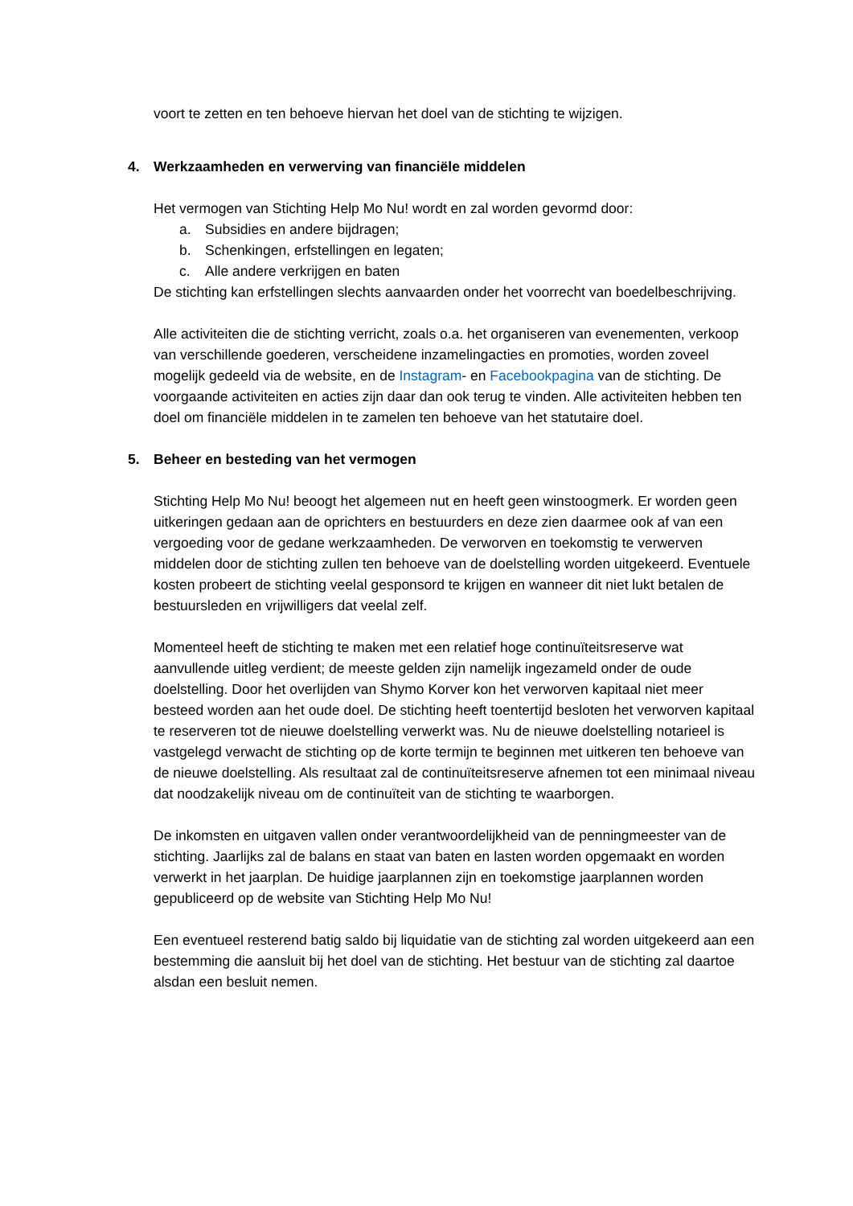voort te zetten en ten behoeve hiervan het doel van de stichting te wijzigen.
4. Werkzaamheden en verwerving van financiële middelen
Het vermogen van Stichting Help Mo Nu! wordt en zal worden gevormd door:
a. Subsidies en andere bijdragen;
b. Schenkingen, erfstellingen en legaten;
c. Alle andere verkrijgen en baten
De stichting kan erfstellingen slechts aanvaarden onder het voorrecht van boedelbeschrijving.
Alle activiteiten die de stichting verricht, zoals o.a. het organiseren van evenementen, verkoop van verschillende goederen, verscheidene inzamelingacties en promoties, worden zoveel mogelijk gedeeld via de website, en de Instagram- en Facebookpagina van de stichting. De voorgaande activiteiten en acties zijn daar dan ook terug te vinden. Alle activiteiten hebben ten doel om financiële middelen in te zamelen ten behoeve van het statutaire doel.
5. Beheer en besteding van het vermogen
Stichting Help Mo Nu! beoogt het algemeen nut en heeft geen winstoogmerk. Er worden geen uitkeringen gedaan aan de oprichters en bestuurders en deze zien daarmee ook af van een vergoeding voor de gedane werkzaamheden. De verworven en toekomstig te verwerven middelen door de stichting zullen ten behoeve van de doelstelling worden uitgekeerd. Eventuele kosten probeert de stichting veelal gesponsord te krijgen en wanneer dit niet lukt betalen de bestuursleden en vrijwilligers dat veelal zelf.
Momenteel heeft de stichting te maken met een relatief hoge continuïteitsreserve wat aanvullende uitleg verdient; de meeste gelden zijn namelijk ingezameld onder de oude doelstelling. Door het overlijden van Shymo Korver kon het verworven kapitaal niet meer besteed worden aan het oude doel. De stichting heeft toentertijd besloten het verworven kapitaal te reserveren tot de nieuwe doelstelling verwerkt was. Nu de nieuwe doelstelling notarieel is vastgelegd verwacht de stichting op de korte termijn te beginnen met uitkeren ten behoeve van de nieuwe doelstelling. Als resultaat zal de continuïteitsreserve afnemen tot een minimaal niveau dat noodzakelijk niveau om de continuïteit van de stichting te waarborgen.
De inkomsten en uitgaven vallen onder verantwoordelijkheid van de penningmeester van de stichting. Jaarlijks zal de balans en staat van baten en lasten worden opgemaakt en worden verwerkt in het jaarplan. De huidige jaarplannen zijn en toekomstige jaarplannen worden gepubliceerd op de website van Stichting Help Mo Nu!
Een eventueel resterend batig saldo bij liquidatie van de stichting zal worden uitgekeerd aan een bestemming die aansluit bij het doel van de stichting. Het bestuur van de stichting zal daartoe alsdan een besluit nemen.